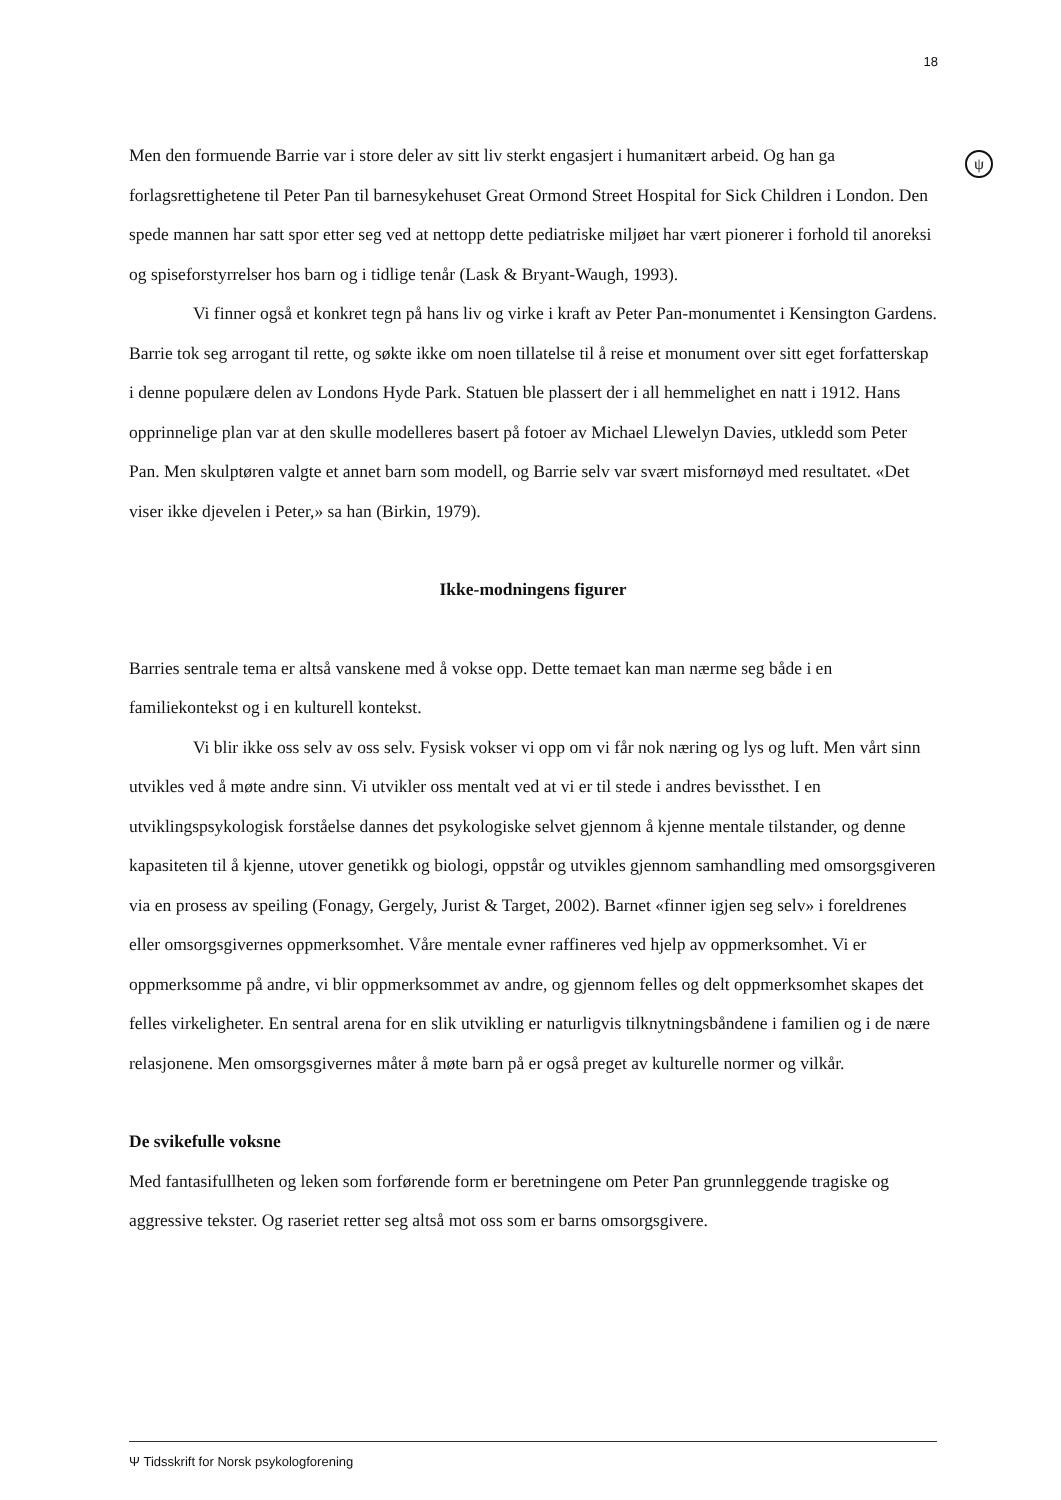18
ψ
Men den formuende Barrie var i store deler av sitt liv sterkt engasjert i humanitært arbeid. Og han ga forlagsrettighetene til Peter Pan til barnesykehuset Great Ormond Street Hospital for Sick Children i London. Den spede mannen har satt spor etter seg ved at nettopp dette pediatriske miljøet har vært pionerer i forhold til anoreksi og spiseforstyrrelser hos barn og i tidlige tenår (Lask & Bryant-Waugh, 1993).
Vi finner også et konkret tegn på hans liv og virke i kraft av Peter Pan-monumentet i Kensington Gardens. Barrie tok seg arrogant til rette, og søkte ikke om noen tillatelse til å reise et monument over sitt eget forfatterskap i denne populære delen av Londons Hyde Park. Statuen ble plassert der i all hemmelighet en natt i 1912. Hans opprinnelige plan var at den skulle modelleres basert på fotoer av Michael Llewelyn Davies, utkledd som Peter Pan. Men skulptøren valgte et annet barn som modell, og Barrie selv var svært misfornøyd med resultatet. «Det viser ikke djevelen i Peter,» sa han (Birkin, 1979).
Ikke-modningens figurer
Barries sentrale tema er altså vanskene med å vokse opp. Dette temaet kan man nærme seg både i en familiekontekst og i en kulturell kontekst.
Vi blir ikke oss selv av oss selv. Fysisk vokser vi opp om vi får nok næring og lys og luft. Men vårt sinn utvikles ved å møte andre sinn. Vi utvikler oss mentalt ved at vi er til stede i andres bevissthet. I en utviklingspsykologisk forståelse dannes det psykologiske selvet gjennom å kjenne mentale tilstander, og denne kapasiteten til å kjenne, utover genetikk og biologi, oppstår og utvikles gjennom samhandling med omsorgsgiveren via en prosess av speiling (Fonagy, Gergely, Jurist & Target, 2002). Barnet «finner igjen seg selv» i foreldrenes eller omsorgsgivernes oppmerksomhet. Våre mentale evner raffineres ved hjelp av oppmerksomhet. Vi er oppmerksomme på andre, vi blir oppmerksommet av andre, og gjennom felles og delt oppmerksomhet skapes det felles virkeligheter. En sentral arena for en slik utvikling er naturligvis tilknytningsbåndene i familien og i de nære relasjonene. Men omsorgsgivernes måter å møte barn på er også preget av kulturelle normer og vilkår.
De svikefulle voksne
Med fantasifullheten og leken som forførende form er beretningene om Peter Pan grunnleggende tragiske og aggressive tekster. Og raseriet retter seg altså mot oss som er barns omsorgsgivere.
Ψ Tidsskrift for Norsk psykologforening